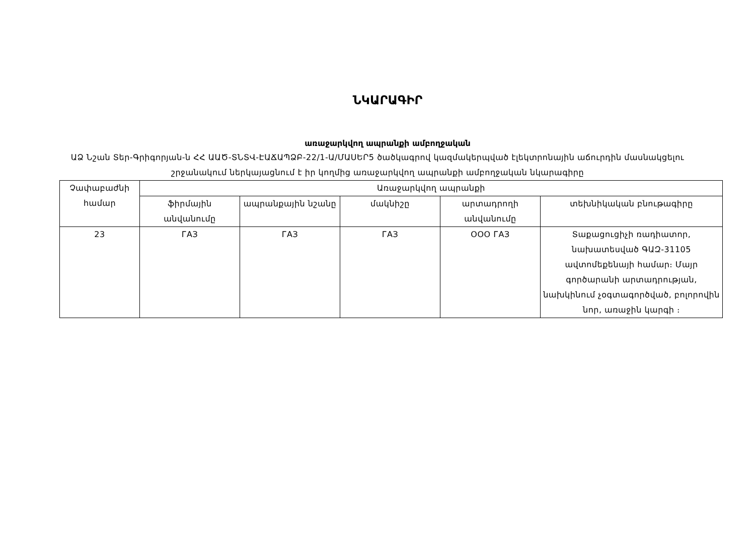ՆԿԱՐԱԳԻՐ
առաջարկվող ապրանքի ամբողջական
ԱՁ Նշան Տեր-Գրիգորյան-ն ՀՀ ԱԱԾ-ՏՆՏՎ-ԷԱՃԱՊՁԲ-22/1-Ա/ՄԱՍԵՐ5 ծածկագրով կազմակերպված էլեկտրոնային աճուրդին մասնակցելու շրջանակում ներկայացնում է իր կողմից առաջարկվող ապրանքի ամբողջական նկարագիրը
| Չափաբաժնի համար | Առաջարկվող ապրանքի | | | | |
| --- | --- | --- | --- | --- | --- |
| | ֆիրմային անվանումը | ապրանքային նշանը | մակնիշը | արտադրողի անվանումը | տեխնիկական բնութագիրը |
| 23 | ГАЗ | ГАЗ | ГАЗ | ООО ГАЗ | Տաքացուցիչի ռադիատոր, նախատեսված ԳԱԶ-31105 ավտոմեքենայի համար։ Մայր գործարանի արտադրության, նախկինում չօգտագործված, բոլորովին նոր, առաջին կարգի ։ |